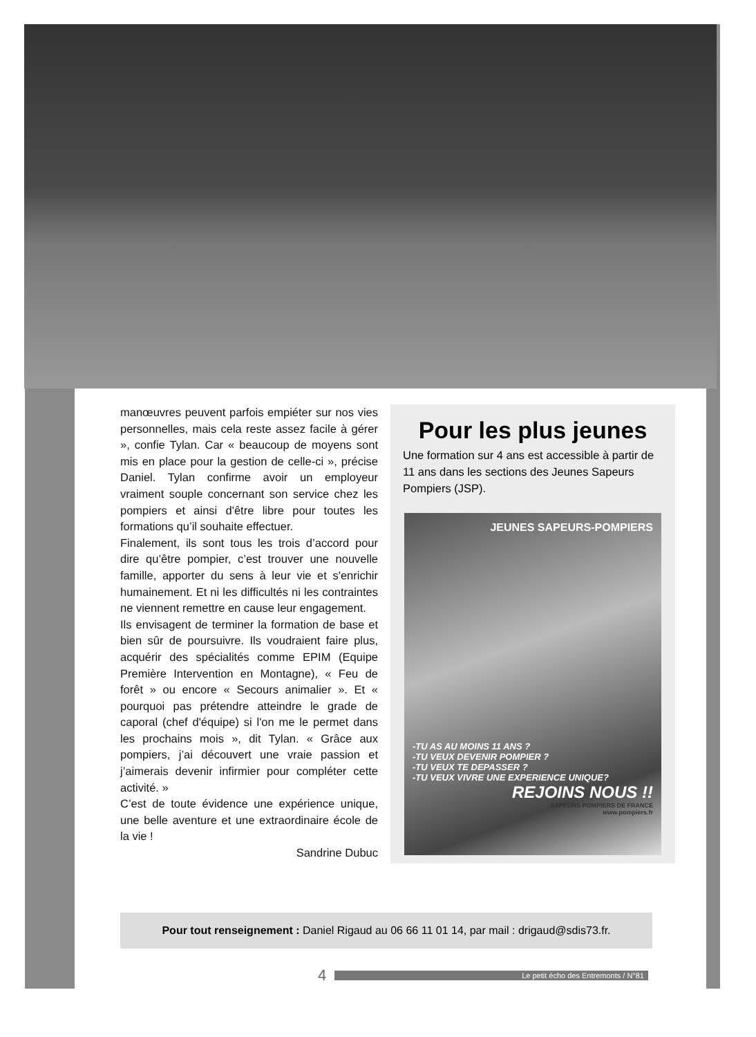manœuvres peuvent parfois empiéter sur nos vies personnelles, mais cela reste assez facile à gérer », confie Tylan. Car « beaucoup de moyens sont mis en place pour la gestion de celle-ci », précise Daniel. Tylan confirme avoir un employeur vraiment souple concernant son service chez les pompiers et ainsi d'être libre pour toutes les formations qu’il souhaite effectuer.
Finalement, ils sont tous les trois d’accord pour dire qu’être pompier, c’est trouver une nouvelle famille, apporter du sens à leur vie et s'enrichir humainement. Et ni les difficultés ni les contraintes ne viennent remettre en cause leur engagement.
Ils envisagent de terminer la formation de base et bien sûr de poursuivre. Ils voudraient faire plus, acquérir des spécialités comme EPIM (Equipe Première Intervention en Montagne), « Feu de forêt » ou encore « Secours animalier ». Et « pourquoi pas prétendre atteindre le grade de caporal (chef d'équipe) si l'on me le permet dans les prochains mois », dit Tylan. « Grâce aux pompiers, j’ai découvert une vraie passion et j’aimerais devenir infirmier pour compléter cette activité. »
C’est de toute évidence une expérience unique, une belle aventure et une extraordinaire école de la vie !
Sandrine Dubuc
Pour les plus jeunes
Une formation sur 4 ans est accessible à partir de 11 ans dans les sections des Jeunes Sapeurs Pompiers (JSP).
JEUNES SAPEURS-POMPIERS
-TU AS AU MOINS 11 ANS ?
-TU VEUX DEVENIR POMPIER ?
-TU VEUX TE DEPASSER ?
-TU VEUX VIVRE UNE EXPERIENCE UNIQUE?
REJOINS NOUS !!
SAPEURS POMPIERS DE FRANCE
www.pompiers.fr
Pour tout renseignement : Daniel Rigaud au 06 66 11 01 14, par mail : drigaud@sdis73.fr.
4
Le petit écho des Entremonts / N°81